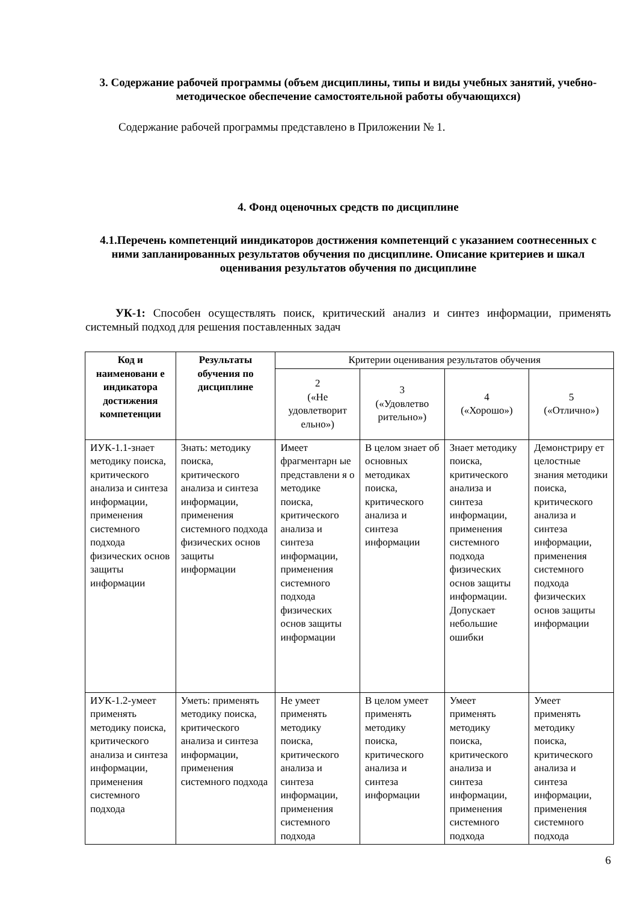3. Содержание рабочей программы (объем дисциплины, типы и виды учебных занятий, учебно-методическое обеспечение самостоятельной работы обучающихся)
Содержание рабочей программы представлено в Приложении № 1.
4. Фонд оценочных средств по дисциплине
4.1.Перечень компетенций ииндикаторов достижения компетенций с указанием соотнесенных с ними запланированных результатов обучения по дисциплине. Описание критериев и шкал оценивания результатов обучения по дисциплине
УК-1: Способен осуществлять поиск, критический анализ и синтез информации, применять системный подход для решения поставленных задач
| Код и наименовани е индикатора достижения компетенции | Результаты обучения по дисциплине | Критерии оценивания результатов обучения | | | |
| --- | --- | --- | --- | --- | --- |
| | | 2 («Не удовлетворит ельно») | 3 («Удовлетво рительно») | 4 («Хорошо») | 5 («Отлично») |
| ИУК-1.1-знает методику поиска, критического анализа и синтеза информации, применения системного подхода физических основ защиты информации | Знать: методику поиска, критического анализа и синтеза информации, применения системного подхода физических основ защиты информации | Имеет фрагментарн ые представлени я о методике поиска, критического анализа и синтеза информации, применения системного подхода физических основ защиты информации | В целом знает об основных методиках поиска, критического анализа и синтеза информации | Знает методику поиска, критического анализа и синтеза информации, применения системного подхода физических основ защиты информации. Допускает небольшие ошибки | Демонстриру ет целостные знания методики поиска, критического анализа и синтеза информации, применения системного подхода физических основ защиты информации |
| ИУК-1.2-умеет применять методику поиска, критического анализа и синтеза информации, применения системного подхода | Уметь: применять методику поиска, критического анализа и синтеза информации, применения системного подхода | Не умеет применять методику поиска, критического анализа и синтеза информации, применения системного подхода | В целом умеет применять методику поиска, критического анализа и синтеза информации | Умеет применять методику поиска, критического анализа и синтеза информации, применения системного подхода | Умеет применять методику поиска, критического анализа и синтеза информации, применения системного подхода |
6